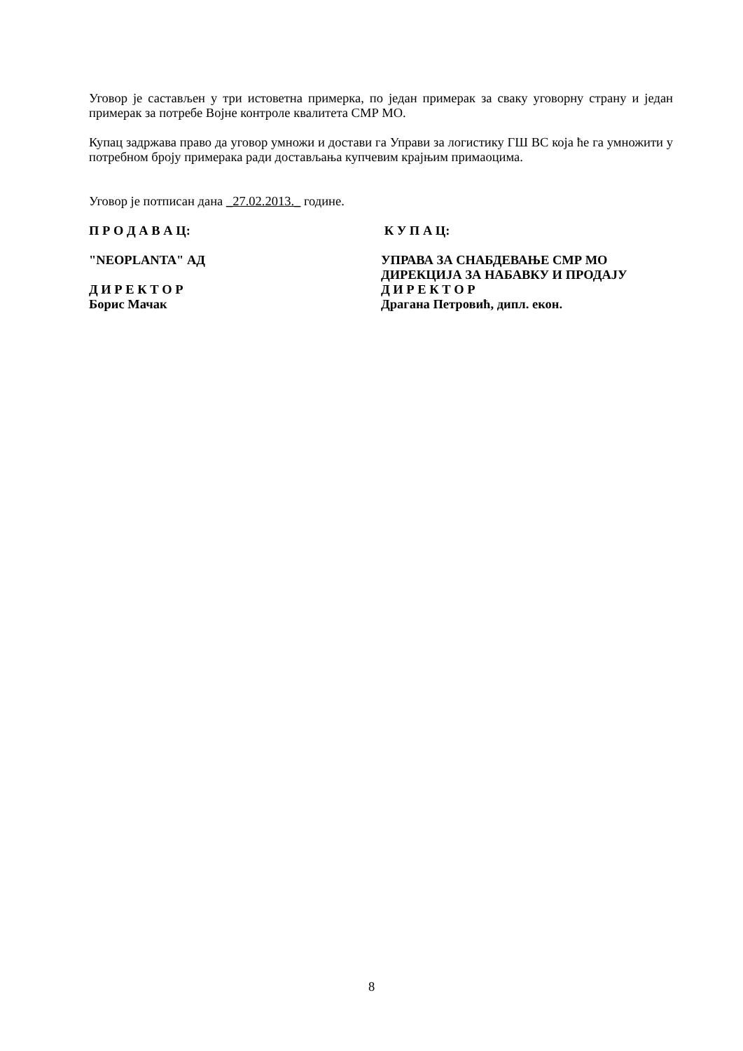Уговор је састављен у три истоветна примерка, по један примерак за сваку уговорну страну и један примерак за потребе Војне контроле квалитета СМР МО.
Купац задржава право да уговор умножи и достави га Управи за логистику ГШ ВС која ће га умножити у потребном броју примерака ради доставља­ња купчевим крајњим примаоцима.
Уговор је потписан дана _27.02.2013._ године.
П Р О Д А В А Ц: К У П А Ц:
"NEOPLANTA" АД
Д И Р Е К Т О Р
Борис Мачак
УПРАВА ЗА СНАБДЕВАЊЕ СМР МО
ДИРЕКЦИЈА ЗА НАБАВКУ И ПРОДАЈУ
Д И Р Е К Т О Р
Драгана Петровић, дипл. екон.
8